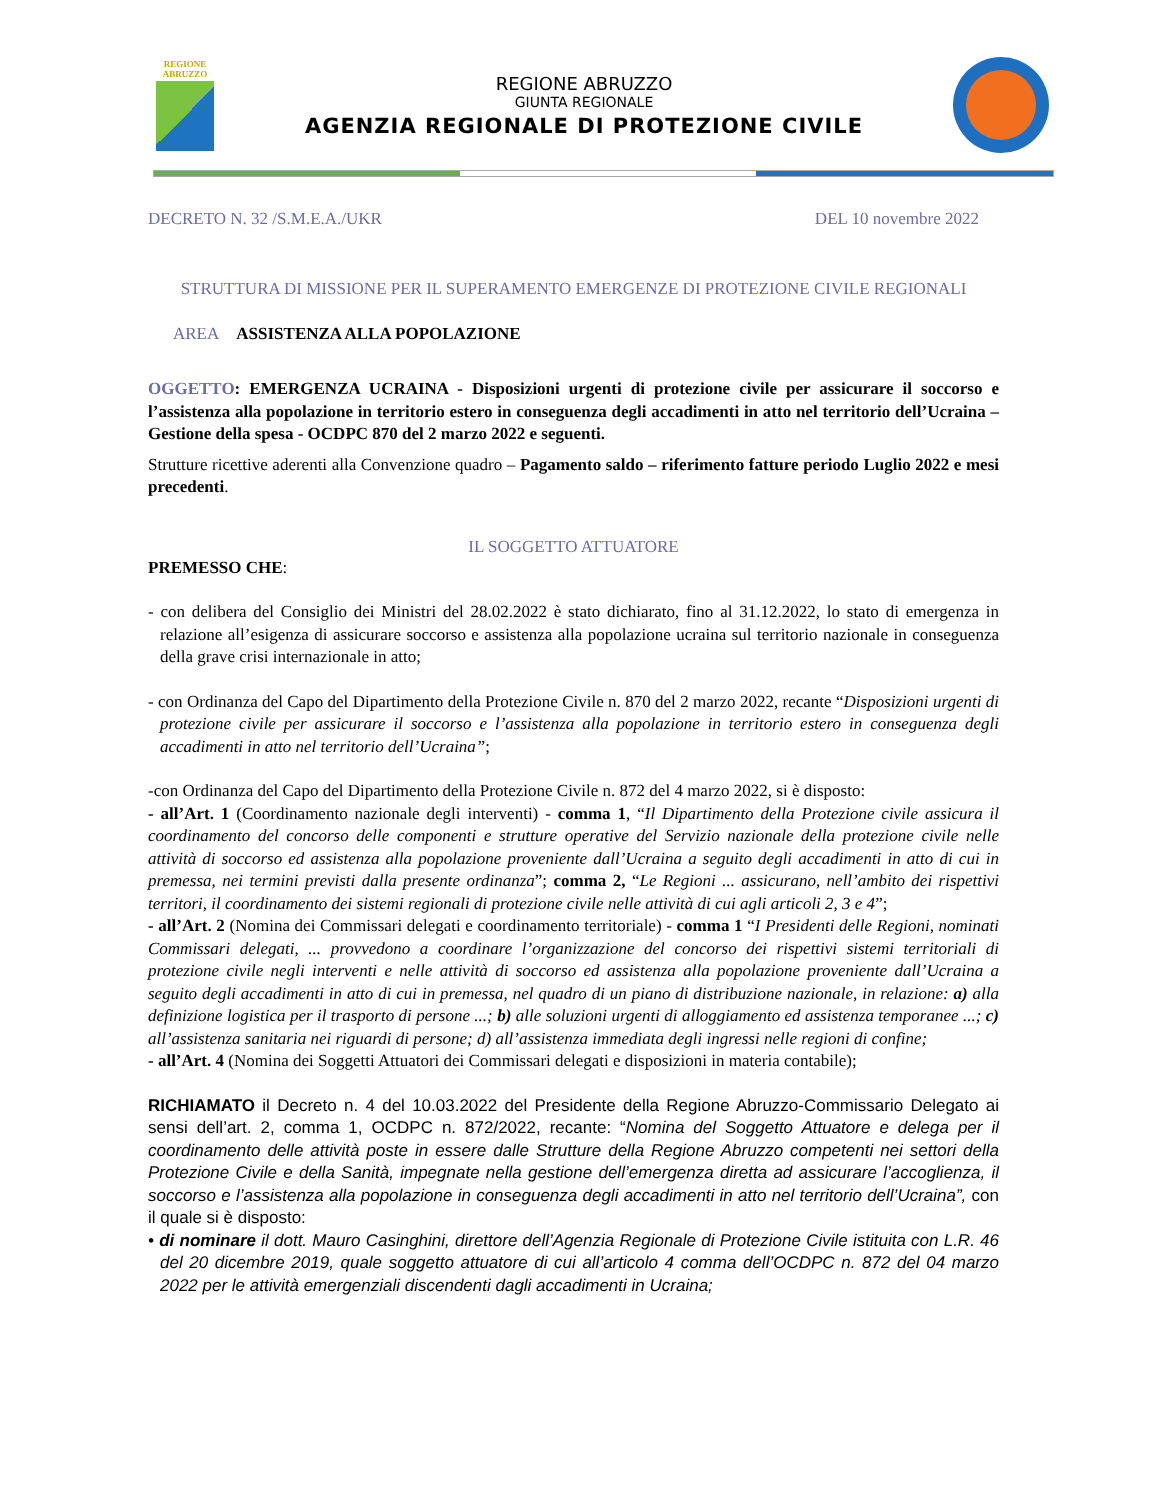REGIONE
ABRUZZO
REGIONE ABRUZZO
GIUNTA REGIONALE
AGENZIA REGIONALE DI PROTEZIONE CIVILE
DECRETO N. 32 /S.M.E.A./UKR DEL 10 novembre 2022
STRUTTURA DI MISSIONE PER IL SUPERAMENTO EMERGENZE DI PROTEZIONE CIVILE REGIONALI
AREA ASSISTENZA ALLA POPOLAZIONE
OGGETTO: EMERGENZA UCRAINA - Disposizioni urgenti di protezione civile per assicurare il soccorso e l’assistenza alla popolazione in territorio estero in conseguenza degli accadimenti in atto nel territorio dell’Ucraina – Gestione della spesa - OCDPC 870 del 2 marzo 2022 e seguenti.
Strutture ricettive aderenti alla Convenzione quadro – Pagamento saldo – riferimento fatture periodo Luglio 2022 e mesi precedenti.
IL SOGGETTO ATTUATORE
PREMESSO CHE:
- con delibera del Consiglio dei Ministri del 28.02.2022 è stato dichiarato, fino al 31.12.2022, lo stato di emergenza in relazione all’esigenza di assicurare soccorso e assistenza alla popolazione ucraina sul territorio nazionale in conseguenza della grave crisi internazionale in atto;
- con Ordinanza del Capo del Dipartimento della Protezione Civile n. 870 del 2 marzo 2022, recante “Disposizioni urgenti di protezione civile per assicurare il soccorso e l’assistenza alla popolazione in territorio estero in conseguenza degli accadimenti in atto nel territorio dell’Ucraina”;
-con Ordinanza del Capo del Dipartimento della Protezione Civile n. 872 del 4 marzo 2022, si è disposto:
- all’Art. 1 (Coordinamento nazionale degli interventi) - comma 1, “Il Dipartimento della Protezione civile assicura il coordinamento del concorso delle componenti e strutture operative del Servizio nazionale della protezione civile nelle attività di soccorso ed assistenza alla popolazione proveniente dall’Ucraina a seguito degli accadimenti in atto di cui in premessa, nei termini previsti dalla presente ordinanza”; comma 2, “Le Regioni ... assicurano, nell’ambito dei rispettivi territori, il coordinamento dei sistemi regionali di protezione civile nelle attività di cui agli articoli 2, 3 e 4”;
- all’Art. 2 (Nomina dei Commissari delegati e coordinamento territoriale) - comma 1 “I Presidenti delle Regioni, nominati Commissari delegati, ... provvedono a coordinare l’organizzazione del concorso dei rispettivi sistemi territoriali di protezione civile negli interventi e nelle attività di soccorso ed assistenza alla popolazione proveniente dall’Ucraina a seguito degli accadimenti in atto di cui in premessa, nel quadro di un piano di distribuzione nazionale, in relazione: a) alla definizione logistica per il trasporto di persone ...; b) alle soluzioni urgenti di alloggiamento ed assistenza temporanee ...; c) all’assistenza sanitaria nei riguardi di persone; d) all’assistenza immediata degli ingressi nelle regioni di confine;
- all’Art. 4 (Nomina dei Soggetti Attuatori dei Commissari delegati e disposizioni in materia contabile);
RICHIAMATO il Decreto n. 4 del 10.03.2022 del Presidente della Regione Abruzzo-Commissario Delegato ai sensi dell’art. 2, comma 1, OCDPC n. 872/2022, recante: “Nomina del Soggetto Attuatore e delega per il coordinamento delle attività poste in essere dalle Strutture della Regione Abruzzo competenti nei settori della Protezione Civile e della Sanità, impegnate nella gestione dell’emergenza diretta ad assicurare l’accoglienza, il soccorso e l’assistenza alla popolazione in conseguenza degli accadimenti in atto nel territorio dell’Ucraina”, con il quale si è disposto:
• di nominare il dott. Mauro Casinghini, direttore dell’Agenzia Regionale di Protezione Civile istituita con L.R. 46 del 20 dicembre 2019, quale soggetto attuatore di cui all’articolo 4 comma dell’OCDPC n. 872 del 04 marzo 2022 per le attività emergenziali discendenti dagli accadimenti in Ucraina;